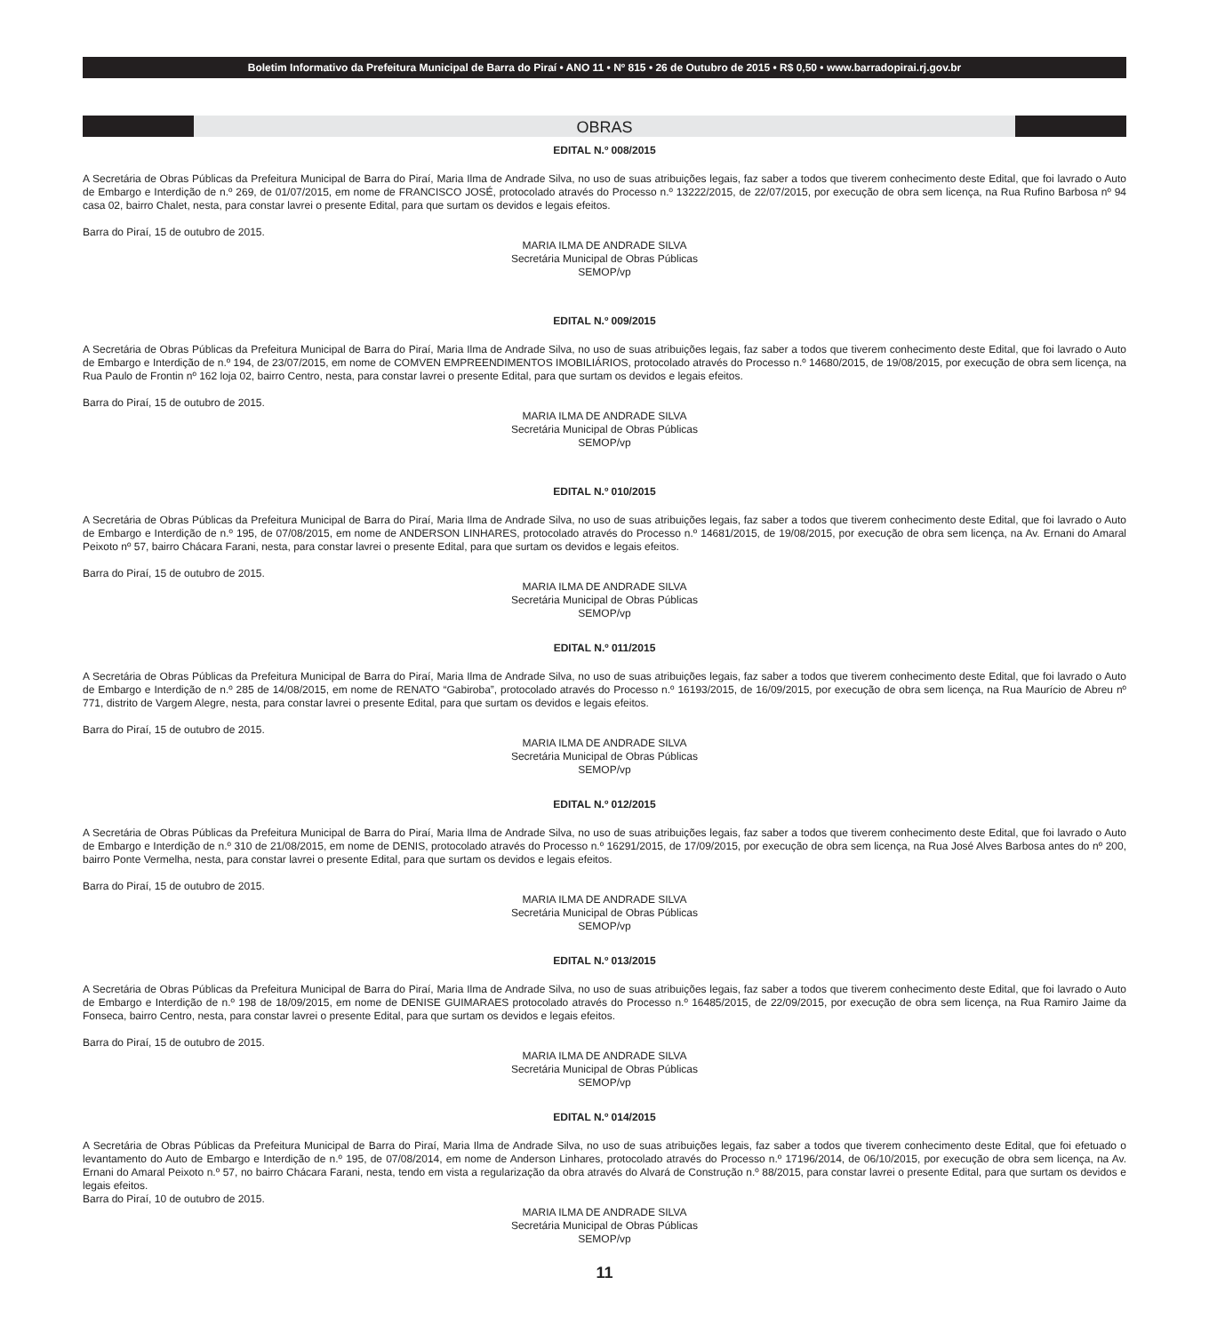Boletim Informativo da Prefeitura Municipal de Barra do Piraí • ANO 11 • Nº 815 • 26 de Outubro de 2015 • R$ 0,50 • www.barradopirai.rj.gov.br
OBRAS
EDITAL N.º 008/2015
A Secretária de Obras Públicas da Prefeitura Municipal de Barra do Piraí, Maria Ilma de Andrade Silva, no uso de suas atribuições legais, faz saber a todos que tiverem conhecimento deste Edital, que foi lavrado o Auto de Embargo e Interdição de n.º 269, de 01/07/2015, em nome de FRANCISCO JOSÉ, protocolado através do Processo n.º 13222/2015, de 22/07/2015, por execução de obra sem licença, na Rua Rufino Barbosa nº 94 casa 02, bairro Chalet, nesta, para constar lavrei o presente Edital, para que surtam os devidos e legais efeitos.
Barra do Piraí, 15 de outubro de 2015.
MARIA ILMA DE ANDRADE SILVA
Secretária Municipal de Obras Públicas
SEMOP/vp
EDITAL N.º 009/2015
A Secretária de Obras Públicas da Prefeitura Municipal de Barra do Piraí, Maria Ilma de Andrade Silva, no uso de suas atribuições legais, faz saber a todos que tiverem conhecimento deste Edital, que foi lavrado o Auto de Embargo e Interdição de n.º 194, de 23/07/2015, em nome de COMVEN EMPREENDIMENTOS IMOBILIÁRIOS, protocolado através do Processo n.º 14680/2015, de 19/08/2015, por execução de obra sem licença, na Rua Paulo de Frontin nº 162 loja 02, bairro Centro, nesta, para constar lavrei o presente Edital, para que surtam os devidos e legais efeitos.
Barra do Piraí, 15 de outubro de 2015.
MARIA ILMA DE ANDRADE SILVA
Secretária Municipal de Obras Públicas
SEMOP/vp
EDITAL N.º 010/2015
A Secretária de Obras Públicas da Prefeitura Municipal de Barra do Piraí, Maria Ilma de Andrade Silva, no uso de suas atribuições legais, faz saber a todos que tiverem conhecimento deste Edital, que foi lavrado o Auto de Embargo e Interdição de n.º 195, de 07/08/2015, em nome de ANDERSON LINHARES, protocolado através do Processo n.º 14681/2015, de 19/08/2015, por execução de obra sem licença, na Av. Ernani do Amaral Peixoto nº 57, bairro Chácara Farani, nesta, para constar lavrei o presente Edital, para que surtam os devidos e legais efeitos.
Barra do Piraí, 15 de outubro de 2015.
MARIA ILMA DE ANDRADE SILVA
Secretária Municipal de Obras Públicas
SEMOP/vp
EDITAL N.º 011/2015
A Secretária de Obras Públicas da Prefeitura Municipal de Barra do Piraí, Maria Ilma de Andrade Silva, no uso de suas atribuições legais, faz saber a todos que tiverem conhecimento deste Edital, que foi lavrado o Auto de Embargo e Interdição de n.º 285 de 14/08/2015, em nome de RENATO “Gabiroba”, protocolado através do Processo n.º 16193/2015, de 16/09/2015, por execução de obra sem licença, na Rua Maurício de Abreu nº 771, distrito de Vargem Alegre, nesta, para constar lavrei o presente Edital, para que surtam os devidos e legais efeitos.
Barra do Piraí, 15 de outubro de 2015.
MARIA ILMA DE ANDRADE SILVA
Secretária Municipal de Obras Públicas
SEMOP/vp
EDITAL N.º 012/2015
A Secretária de Obras Públicas da Prefeitura Municipal de Barra do Piraí, Maria Ilma de Andrade Silva, no uso de suas atribuições legais, faz saber a todos que tiverem conhecimento deste Edital, que foi lavrado o Auto de Embargo e Interdição de n.º 310 de 21/08/2015, em nome de DENIS, protocolado através do Processo n.º 16291/2015, de 17/09/2015, por execução de obra sem licença, na Rua José Alves Barbosa antes do nº 200, bairro Ponte Vermelha, nesta, para constar lavrei o presente Edital, para que surtam os devidos e legais efeitos.
Barra do Piraí, 15 de outubro de 2015.
MARIA ILMA DE ANDRADE SILVA
Secretária Municipal de Obras Públicas
SEMOP/vp
EDITAL N.º 013/2015
A Secretária de Obras Públicas da Prefeitura Municipal de Barra do Piraí, Maria Ilma de Andrade Silva, no uso de suas atribuições legais, faz saber a todos que tiverem conhecimento deste Edital, que foi lavrado o Auto de Embargo e Interdição de n.º 198 de 18/09/2015, em nome de DENISE GUIMARAES protocolado através do Processo n.º 16485/2015, de 22/09/2015, por execução de obra sem licença, na Rua Ramiro Jaime da Fonseca, bairro Centro, nesta, para constar lavrei o presente Edital, para que surtam os devidos e legais efeitos.
Barra do Piraí, 15 de outubro de 2015.
MARIA ILMA DE ANDRADE SILVA
Secretária Municipal de Obras Públicas
SEMOP/vp
EDITAL N.º 014/2015
A Secretária de Obras Públicas da Prefeitura Municipal de Barra do Piraí, Maria Ilma de Andrade Silva, no uso de suas atribuições legais, faz saber a todos que tiverem conhecimento deste Edital, que foi efetuado o levantamento do Auto de Embargo e Interdição de n.º 195, de 07/08/2014, em nome de Anderson Linhares, protocolado através do Processo n.º 17196/2014, de 06/10/2015, por execução de obra sem licença, na Av. Ernani do Amaral Peixoto n.º 57, no bairro Chácara Farani, nesta, tendo em vista a regularização da obra através do Alvará de Construção n.º 88/2015, para constar lavrei o presente Edital, para que surtam os devidos e legais efeitos.
Barra do Piraí, 10 de outubro de 2015.
MARIA ILMA DE ANDRADE SILVA
Secretária Municipal de Obras Públicas
SEMOP/vp
11